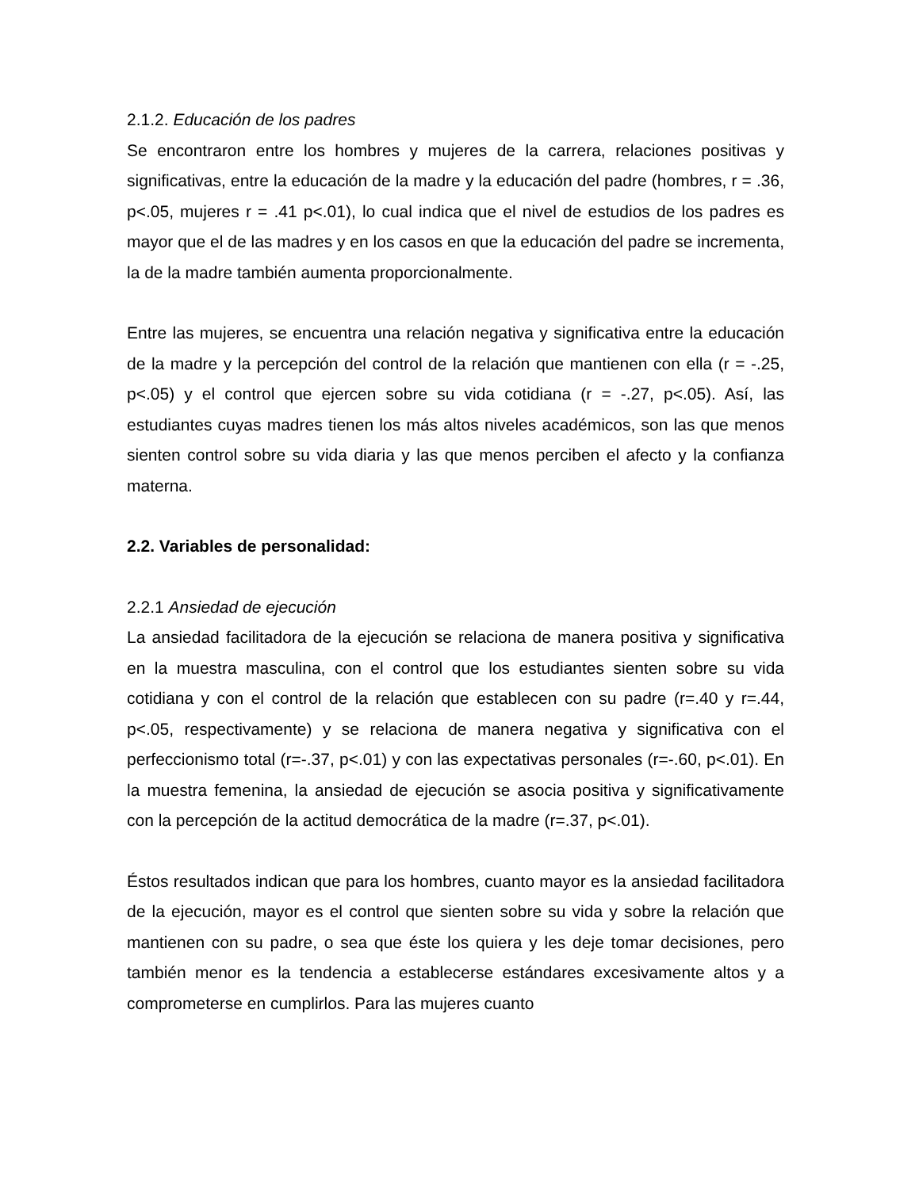2.1.2. Educación de los padres
Se encontraron entre los hombres y mujeres de la carrera, relaciones positivas y significativas, entre la educación de la madre y la educación del padre (hombres, r = .36, p<.05, mujeres r = .41 p<.01), lo cual indica que el nivel de estudios de los padres es mayor que el de las madres y en los casos en que la educación del padre se incrementa, la de la madre también aumenta proporcionalmente.
Entre las mujeres, se encuentra una relación negativa y significativa entre la educación de la madre y la percepción del control de la relación que mantienen con ella (r = -.25, p<.05) y el control que ejercen sobre su vida cotidiana (r = -.27, p<.05). Así, las estudiantes cuyas madres tienen los más altos niveles académicos, son las que menos sienten control sobre su vida diaria y las que menos perciben el afecto y la confianza materna.
2.2. Variables de personalidad:
2.2.1 Ansiedad de ejecución
La ansiedad facilitadora de la ejecución se relaciona de manera positiva y significativa en la muestra masculina, con el control que los estudiantes sienten sobre su vida cotidiana y con el control de la relación que establecen con su padre (r=.40 y r=.44, p<.05, respectivamente) y se relaciona de manera negativa y significativa con el perfeccionismo total (r=-.37, p<.01) y con las expectativas personales (r=-.60, p<.01). En la muestra femenina, la ansiedad de ejecución se asocia positiva y significativamente con la percepción de la actitud democrática de la madre (r=.37, p<.01).
Éstos resultados indican que para los hombres, cuanto mayor es la ansiedad facilitadora de la ejecución, mayor es el control que sienten sobre su vida y sobre la relación que mantienen con su padre, o sea que éste los quiera y les deje tomar decisiones, pero también menor es la tendencia a establecerse estándares excesivamente altos y a comprometerse en cumplirlos. Para las mujeres cuanto